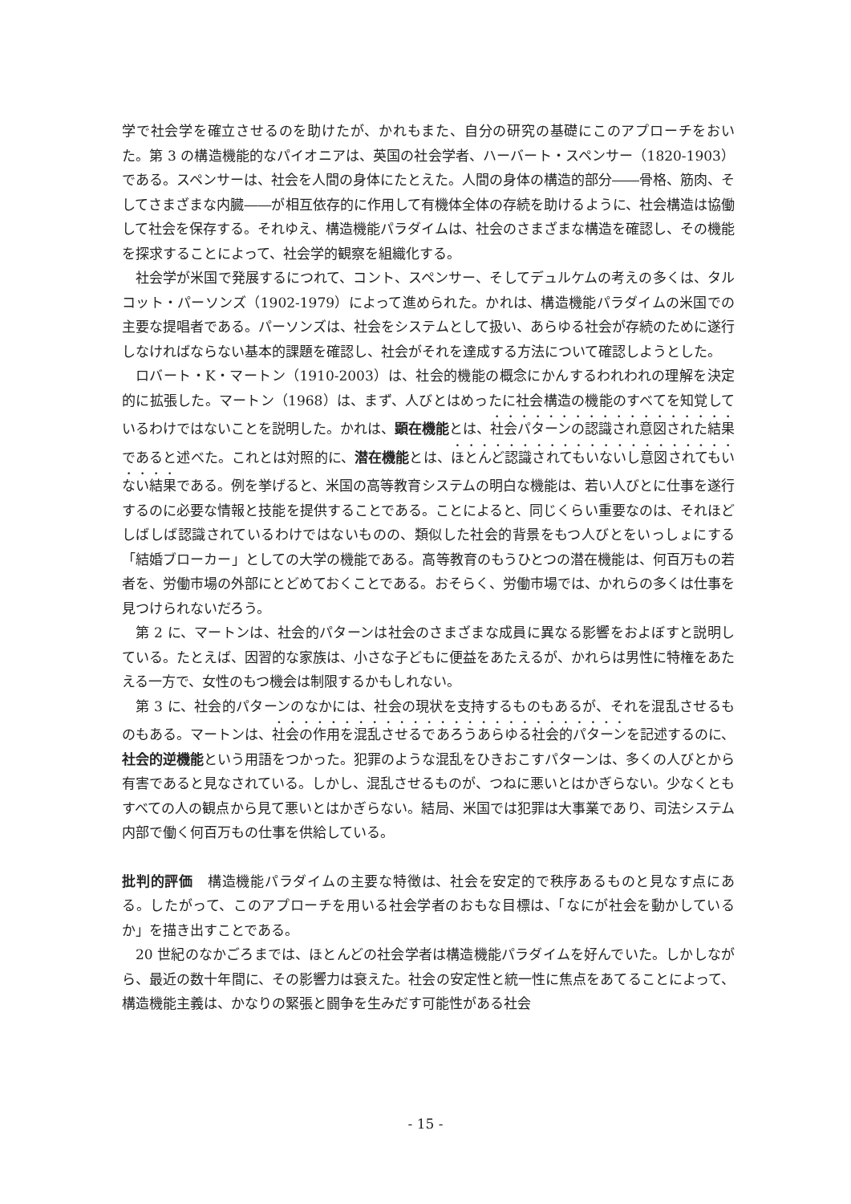学で社会学を確立させるのを助けたが、かれもまた、自分の研究の基礎にこのアプローチをおいた。第 3 の構造機能的なパイオニアは、英国の社会学者、ハーバート・スペンサー（1820-1903）である。スペンサーは、社会を人間の身体にたとえた。人間の身体の構造的部分――骨格、筋肉、そしてさまざまな内臓――が相互依存的に作用して有機体全体の存続を助けるように、社会構造は協働して社会を保存する。それゆえ、構造機能パラダイムは、社会のさまざまな構造を確認し、その機能を探求することによって、社会学的観察を組織化する。
社会学が米国で発展するにつれて、コント、スペンサー、そしてデュルケムの考えの多くは、タルコット・パーソンズ（1902-1979）によって進められた。かれは、構造機能パラダイムの米国での主要な提唱者である。パーソンズは、社会をシステムとして扱い、あらゆる社会が存続のために遂行しなければならない基本的課題を確認し、社会がそれを達成する方法について確認しようとした。
ロバート・K・マートン（1910-2003）は、社会的機能の概念にかんするわれわれの理解を決定的に拡張した。マートン（1968）は、まず、人びとはめったに社会構造の機能のすべてを知覚しているわけではないことを説明した。かれは、顕在機能とは、社会パターンの認識され意図された結果であると述べた。これとは対照的に、潜在機能とは、ほとんど認識されてもいないし意図されてもいない結果である。例を挙げると、米国の高等教育システムの明白な機能は、若い人びとに仕事を遂行するのに必要な情報と技能を提供することである。ことによると、同じくらい重要なのは、それほどしばしば認識されているわけではないものの、類似した社会的背景をもつ人びとをいっしょにする「結婚ブローカー」としての大学の機能である。高等教育のもうひとつの潜在機能は、何百万もの若者を、労働市場の外部にとどめておくことである。おそらく、労働市場では、かれらの多くは仕事を見つけられないだろう。
第 2 に、マートンは、社会的パターンは社会のさまざまな成員に異なる影響をおよぼすと説明している。たとえば、因習的な家族は、小さな子どもに便益をあたえるが、かれらは男性に特権をあたえる一方で、女性のもつ機会は制限するかもしれない。
第 3 に、社会的パターンのなかには、社会の現状を支持するものもあるが、それを混乱させるものもある。マートンは、社会の作用を混乱させるであろうあらゆる社会的パターンを記述するのに、社会的逆機能という用語をつかった。犯罪のような混乱をひきおこすパターンは、多くの人びとから有害であると見なされている。しかし、混乱させるものが、つねに悪いとはかぎらない。少なくともすべての人の観点から見て悪いとはかぎらない。結局、米国では犯罪は大事業であり、司法システム内部で働く何百万もの仕事を供給している。
批判的評価　構造機能パラダイムの主要な特徴は、社会を安定的で秩序あるものと見なす点にある。したがって、このアプローチを用いる社会学者のおもな目標は、「なにが社会を動かしているか」を描き出すことである。
20 世紀のなかごろまでは、ほとんどの社会学者は構造機能パラダイムを好んでいた。しかしながら、最近の数十年間に、その影響力は衰えた。社会の安定性と統一性に焦点をあてることによって、構造機能主義は、かなりの緊張と闘争を生みだす可能性がある社会
- 15 -